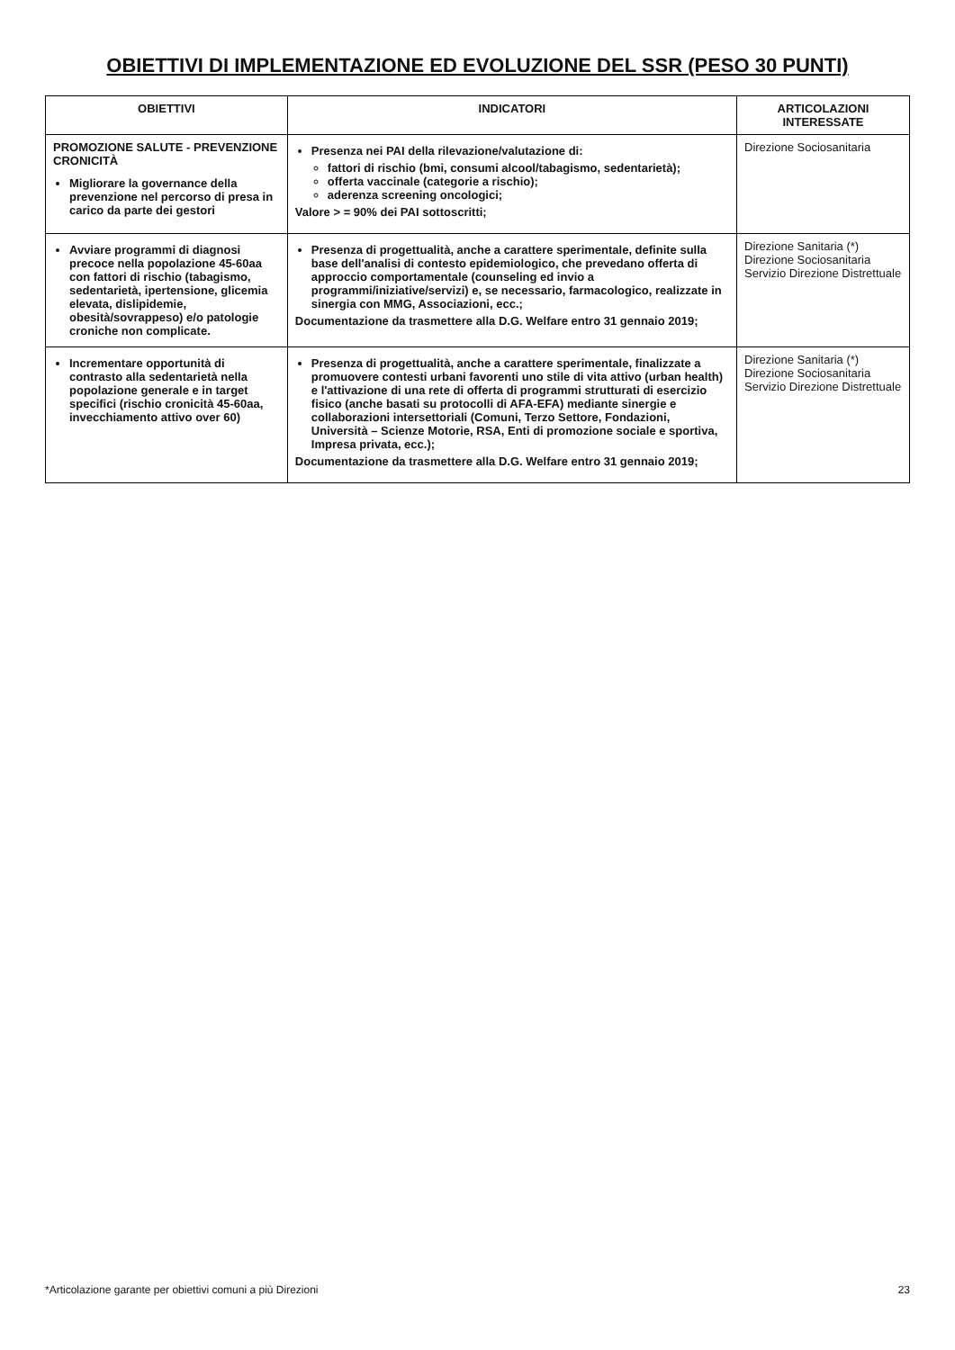OBIETTIVI DI IMPLEMENTAZIONE ED EVOLUZIONE DEL SSR (PESO 30 PUNTI)
| OBIETTIVI | INDICATORI | ARTICOLAZIONI INTERESSATE |
| --- | --- | --- |
| PROMOZIONE SALUTE - PREVENZIONE CRONICITÀ Migliorare la governance della prevenzione nel percorso di presa in carico da parte dei gestori | Presenza nei PAI della rilevazione/valutazione di: fattori di rischio (bmi, consumi alcool/tabagismo, sedentarietà); offerta vaccinale (categorie a rischio); aderenza screening oncologici; Valore > = 90% dei PAI sottoscritti; | Direzione Sociosanitaria |
| Avviare programmi di diagnosi precoce nella popolazione 45-60aa con fattori di rischio (tabagismo, sedentarietà, ipertensione, glicemia elevata, dislipidemie, obesità/sovrappeso) e/o patologie croniche non complicate. | Presenza di progettualità, anche a carattere sperimentale, definite sulla base dell'analisi di contesto epidemiologico, che prevedano offerta di approccio comportamentale (counseling ed invio a programmi/iniziative/servizi) e, se necessario, farmacologico, realizzate in sinergia con MMG, Associazioni, ecc.; Documentazione da trasmettere alla D.G. Welfare entro 31 gennaio 2019; | Direzione Sanitaria (*) Direzione Sociosanitaria Servizio Direzione Distrettuale |
| Incrementare opportunità di contrasto alla sedentarietà nella popolazione generale e in target specifici (rischio cronicità 45-60aa, invecchiamento attivo over 60) | Presenza di progettualità, anche a carattere sperimentale, finalizzate a promuovere contesti urbani favorenti uno stile di vita attivo (urban health) e l'attivazione di una rete di offerta di programmi strutturati di esercizio fisico (anche basati su protocolli di AFA-EFA) mediante sinergie e collaborazioni intersettoriali (Comuni, Terzo Settore, Fondazioni, Università – Scienze Motorie, RSA, Enti di promozione sociale e sportiva, Impresa privata, ecc.); Documentazione da trasmettere alla D.G. Welfare entro 31 gennaio 2019; | Direzione Sanitaria (*) Direzione Sociosanitaria Servizio Direzione Distrettuale |
*Articolazione garante per obiettivi comuni a più Direzioni 23